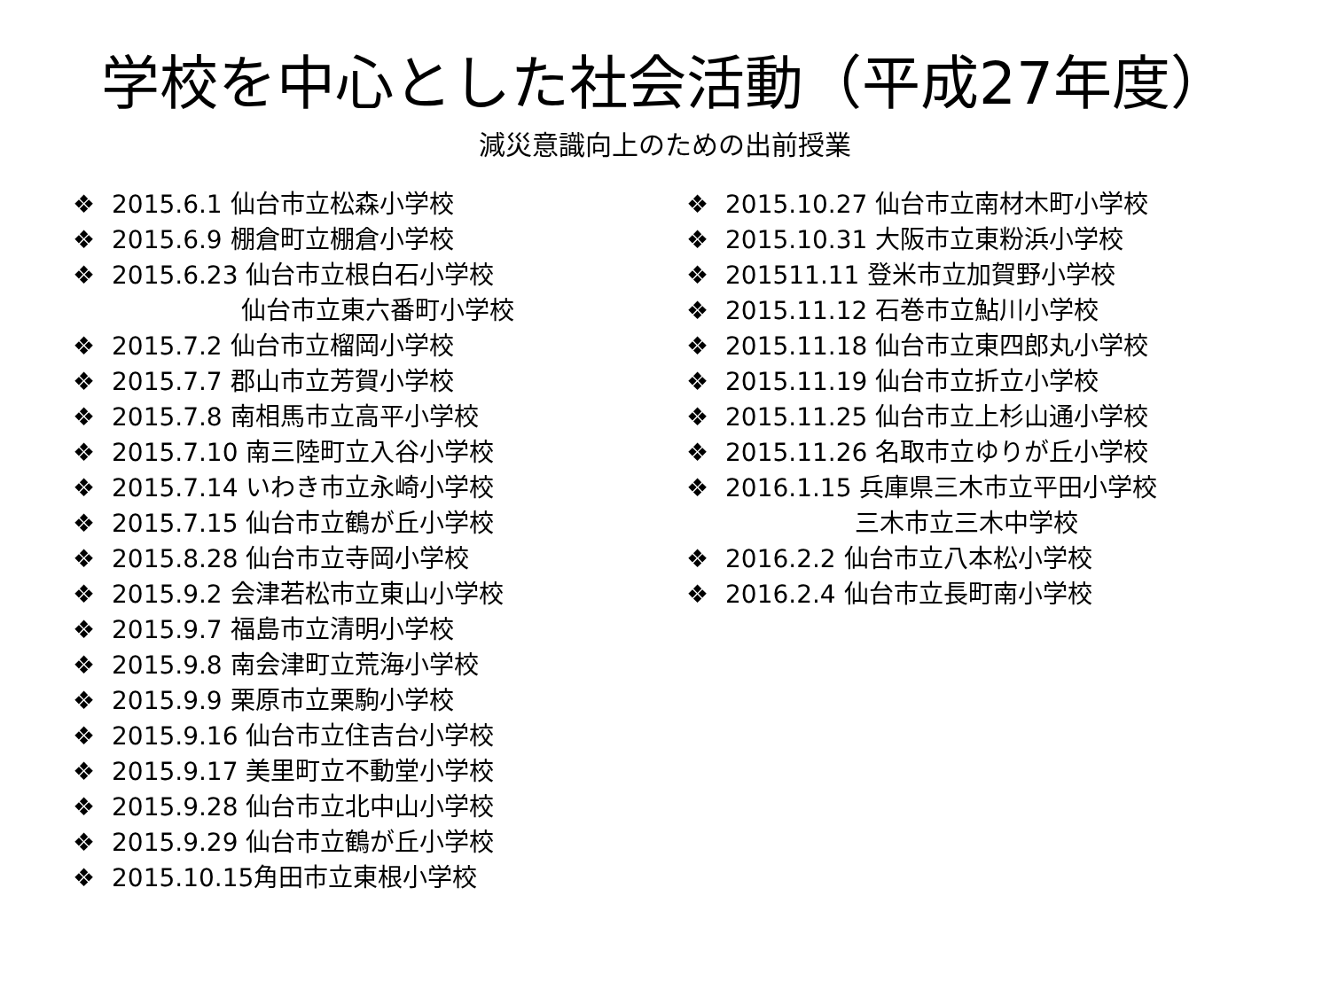学校を中心とした社会活動（平成27年度）
減災意識向上のための出前授業
❖ 2015.6.1 仙台市立松森小学校
❖ 2015.6.9 棚倉町立棚倉小学校
❖ 2015.6.23 仙台市立根白石小学校
仙台市立東六番町小学校
❖ 2015.7.2 仙台市立榴岡小学校
❖ 2015.7.7 郡山市立芳賀小学校
❖ 2015.7.8 南相馬市立高平小学校
❖ 2015.7.10 南三陸町立入谷小学校
❖ 2015.7.14 いわき市立永崎小学校
❖ 2015.7.15 仙台市立鶴が丘小学校
❖ 2015.8.28 仙台市立寺岡小学校
❖ 2015.9.2 会津若松市立東山小学校
❖ 2015.9.7 福島市立清明小学校
❖ 2015.9.8 南会津町立荒海小学校
❖ 2015.9.9 栗原市立栗駒小学校
❖ 2015.9.16 仙台市立住吉台小学校
❖ 2015.9.17 美里町立不動堂小学校
❖ 2015.9.28 仙台市立北中山小学校
❖ 2015.9.29 仙台市立鶴が丘小学校
❖ 2015.10.15角田市立東根小学校
❖ 2015.10.27 仙台市立南材木町小学校
❖ 2015.10.31 大阪市立東粉浜小学校
❖ 201511.11 登米市立加賀野小学校
❖ 2015.11.12 石巻市立鮎川小学校
❖ 2015.11.18 仙台市立東四郎丸小学校
❖ 2015.11.19 仙台市立折立小学校
❖ 2015.11.25 仙台市立上杉山通小学校
❖ 2015.11.26 名取市立ゆりが丘小学校
❖ 2016.1.15 兵庫県三木市立平田小学校
三木市立三木中学校
❖ 2016.2.2 仙台市立八本松小学校
❖ 2016.2.4 仙台市立長町南小学校